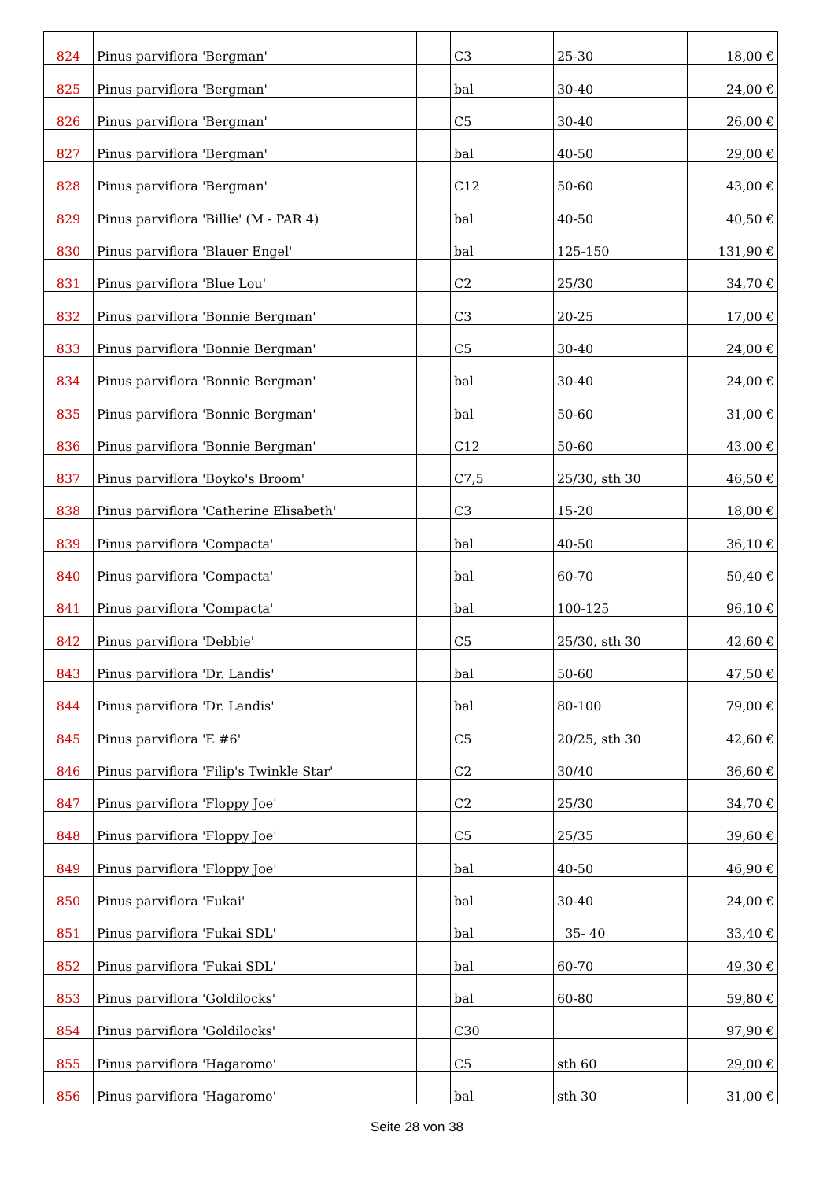| 824 | Pinus parviflora 'Bergman' | | C3 | 25-30 | 18,00 € |
| 825 | Pinus parviflora 'Bergman' | | bal | 30-40 | 24,00 € |
| 826 | Pinus parviflora 'Bergman' | | C5 | 30-40 | 26,00 € |
| 827 | Pinus parviflora 'Bergman' | | bal | 40-50 | 29,00 € |
| 828 | Pinus parviflora 'Bergman' | | C12 | 50-60 | 43,00 € |
| 829 | Pinus parviflora 'Billie' (M - PAR 4) | | bal | 40-50 | 40,50 € |
| 830 | Pinus parviflora 'Blauer Engel' | | bal | 125-150 | 131,90 € |
| 831 | Pinus parviflora 'Blue Lou' | | C2 | 25/30 | 34,70 € |
| 832 | Pinus parviflora 'Bonnie Bergman' | | C3 | 20-25 | 17,00 € |
| 833 | Pinus parviflora 'Bonnie Bergman' | | C5 | 30-40 | 24,00 € |
| 834 | Pinus parviflora 'Bonnie Bergman' | | bal | 30-40 | 24,00 € |
| 835 | Pinus parviflora 'Bonnie Bergman' | | bal | 50-60 | 31,00 € |
| 836 | Pinus parviflora 'Bonnie Bergman' | | C12 | 50-60 | 43,00 € |
| 837 | Pinus parviflora 'Boyko's Broom' | | C7,5 | 25/30, sth 30 | 46,50 € |
| 838 | Pinus parviflora 'Catherine Elisabeth' | | C3 | 15-20 | 18,00 € |
| 839 | Pinus parviflora 'Compacta' | | bal | 40-50 | 36,10 € |
| 840 | Pinus parviflora 'Compacta' | | bal | 60-70 | 50,40 € |
| 841 | Pinus parviflora 'Compacta' | | bal | 100-125 | 96,10 € |
| 842 | Pinus parviflora 'Debbie' | | C5 | 25/30, sth 30 | 42,60 € |
| 843 | Pinus parviflora 'Dr. Landis' | | bal | 50-60 | 47,50 € |
| 844 | Pinus parviflora 'Dr. Landis' | | bal | 80-100 | 79,00 € |
| 845 | Pinus parviflora 'E #6' | | C5 | 20/25, sth 30 | 42,60 € |
| 846 | Pinus parviflora 'Filip's Twinkle Star' | | C2 | 30/40 | 36,60 € |
| 847 | Pinus parviflora 'Floppy Joe' | | C2 | 25/30 | 34,70 € |
| 848 | Pinus parviflora 'Floppy Joe' | | C5 | 25/35 | 39,60 € |
| 849 | Pinus parviflora 'Floppy Joe' | | bal | 40-50 | 46,90 € |
| 850 | Pinus parviflora 'Fukai' | | bal | 30-40 | 24,00 € |
| 851 | Pinus parviflora 'Fukai SDL' | | bal | 35- 40 | 33,40 € |
| 852 | Pinus parviflora 'Fukai SDL' | | bal | 60-70 | 49,30 € |
| 853 | Pinus parviflora 'Goldilocks' | | bal | 60-80 | 59,80 € |
| 854 | Pinus parviflora 'Goldilocks' | | C30 | | 97,90 € |
| 855 | Pinus parviflora 'Hagaromo' | | C5 | sth 60 | 29,00 € |
| 856 | Pinus parviflora 'Hagaromo' | | bal | sth 30 | 31,00 € |
Seite 28 von 38